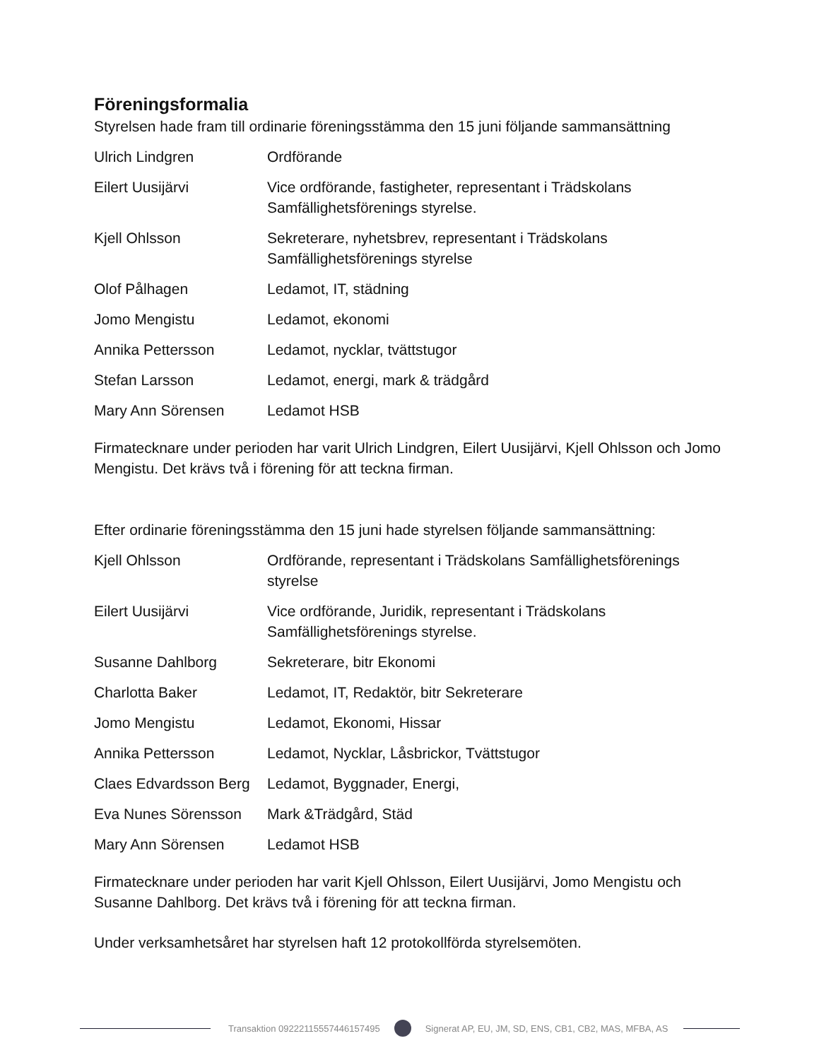Föreningsformalia
Styrelsen hade fram till ordinarie föreningsstämma den 15 juni följande sammansättning
| Ulrich Lindgren | Ordförande |
| Eilert Uusijärvi | Vice ordförande, fastigheter, representant i Trädskolans Samfällighetsförenings styrelse. |
| Kjell Ohlsson | Sekreterare, nyhetsbrev, representant i Trädskolans Samfällighetsförenings styrelse |
| Olof Pålhagen | Ledamot, IT, städning |
| Jomo Mengistu | Ledamot, ekonomi |
| Annika Pettersson | Ledamot, nycklar, tvättstugor |
| Stefan Larsson | Ledamot, energi, mark & trädgård |
| Mary Ann Sörensen | Ledamot HSB |
Firmatecknare under perioden har varit Ulrich Lindgren, Eilert Uusijärvi, Kjell Ohlsson och Jomo Mengistu. Det krävs två i förening för att teckna firman.
Efter ordinarie föreningsstämma den 15 juni hade styrelsen följande sammansättning:
| Kjell Ohlsson | Ordförande, representant i Trädskolans Samfällighetsförenings styrelse |
| Eilert Uusijärvi | Vice ordförande, Juridik, representant i Trädskolans Samfällighetsförenings styrelse. |
| Susanne Dahlborg | Sekreterare, bitr Ekonomi |
| Charlotta Baker | Ledamot, IT, Redaktör, bitr Sekreterare |
| Jomo Mengistu | Ledamot, Ekonomi, Hissar |
| Annika Pettersson | Ledamot, Nycklar, Låsbrickor, Tvättstugor |
| Claes Edvardsson Berg | Ledamot, Byggnader, Energi, |
| Eva Nunes Sörensson | Mark &Trädgård, Städ |
| Mary Ann Sörensen | Ledamot HSB |
Firmatecknare under perioden har varit Kjell Ohlsson, Eilert Uusijärvi, Jomo Mengistu och Susanne Dahlborg. Det krävs två i förening för att teckna firman.
Under verksamhetsåret har styrelsen haft 12 protokollförda styrelsemöten.
Transaktion 09222115557446157495
Signerat AP, EU, JM, SD, ENS, CB1, CB2, MAS, MFBA, AS